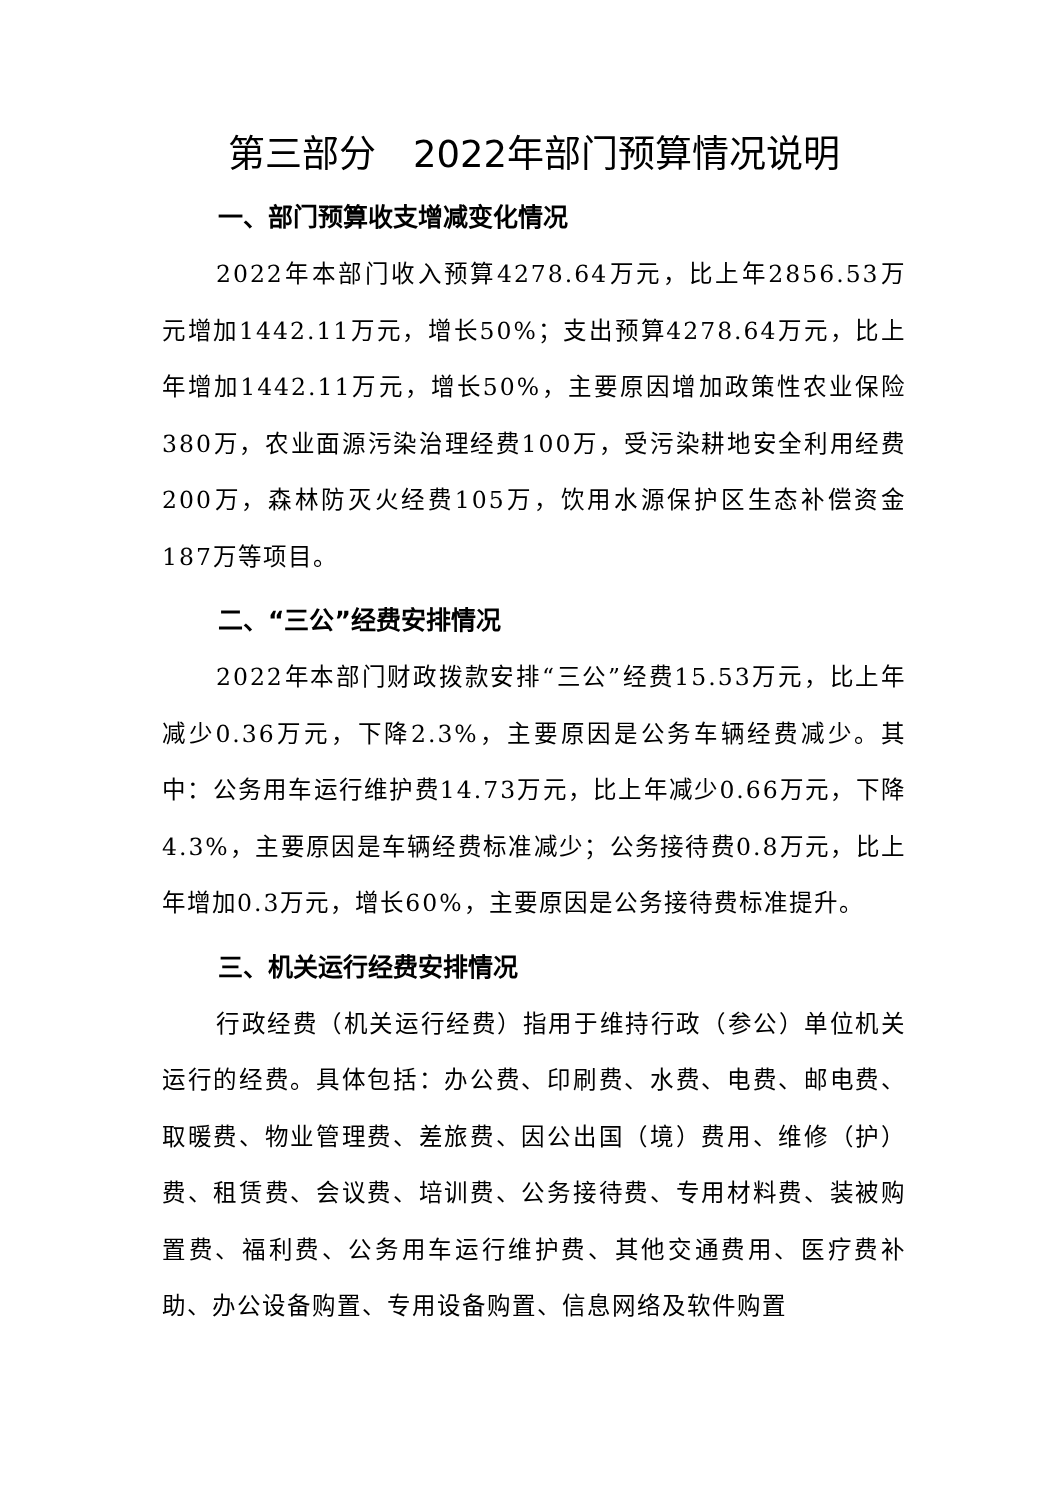第三部分　2022年部门预算情况说明
一、部门预算收支增减变化情况
2022年本部门收入预算4278.64万元，比上年2856.53万元增加1442.11万元，增长50%；支出预算4278.64万元，比上年增加1442.11万元，增长50%，主要原因增加政策性农业保险380万，农业面源污染治理经费100万，受污染耕地安全利用经费200万，森林防灭火经费105万，饮用水源保护区生态补偿资金187万等项目。
二、“三公”经费安排情况
2022年本部门财政拨款安排“三公”经费15.53万元，比上年减少0.36万元，下降2.3%，主要原因是公务车辆经费减少。其中：公务用车运行维护费14.73万元，比上年减少0.66万元，下降4.3%，主要原因是车辆经费标准减少；公务接待费0.8万元，比上年增加0.3万元，增长60%，主要原因是公务接待费标准提升。
三、机关运行经费安排情况
行政经费（机关运行经费）指用于维持行政（参公）单位机关运行的经费。具体包括：办公费、印刷费、水费、电费、邮电费、取暖费、物业管理费、差旅费、因公出国（境）费用、维修（护）费、租赁费、会议费、培训费、公务接待费、专用材料费、装被购置费、福利费、公务用车运行维护费、其他交通费用、医疗费补助、办公设备购置、专用设备购置、信息网络及软件购置